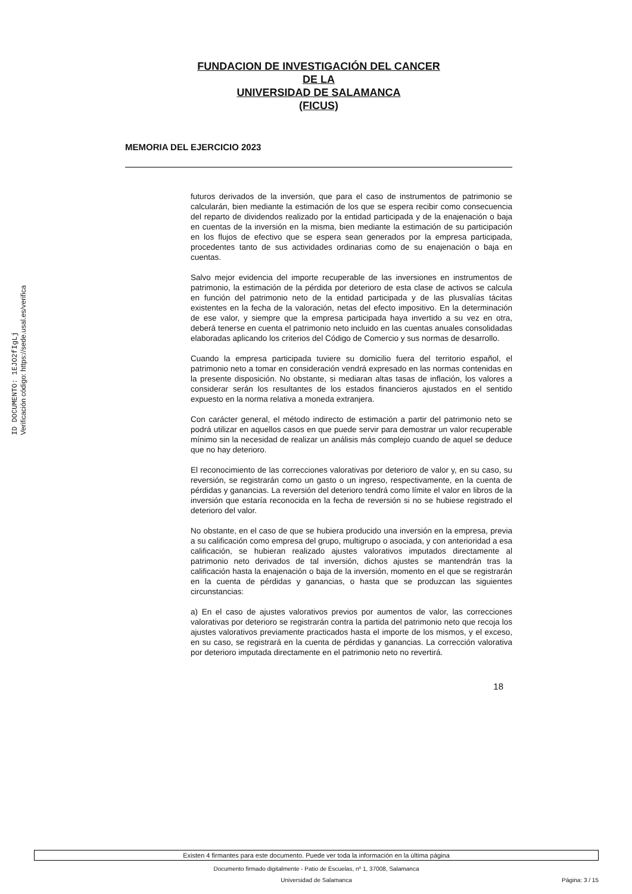ID DOCUMENTO: 1EJO2fIgLj
Verificación código: https://sede.usal.es/verifica
FUNDACION DE INVESTIGACIÓN DEL CANCER
DE LA
UNIVERSIDAD DE SALAMANCA
(FICUS)
MEMORIA DEL EJERCICIO 2023
futuros derivados de la inversión, que para el caso de instrumentos de patrimonio se calcularán, bien mediante la estimación de los que se espera recibir como consecuencia del reparto de dividendos realizado por la entidad participada y de la enajenación o baja en cuentas de la inversión en la misma, bien mediante la estimación de su participación en los flujos de efectivo que se espera sean generados por la empresa participada, procedentes tanto de sus actividades ordinarias como de su enajenación o baja en cuentas.
Salvo mejor evidencia del importe recuperable de las inversiones en instrumentos de patrimonio, la estimación de la pérdida por deterioro de esta clase de activos se calcula en función del patrimonio neto de la entidad participada y de las plusvalías tácitas existentes en la fecha de la valoración, netas del efecto impositivo. En la determinación de ese valor, y siempre que la empresa participada haya invertido a su vez en otra, deberá tenerse en cuenta el patrimonio neto incluido en las cuentas anuales consolidadas elaboradas aplicando los criterios del Código de Comercio y sus normas de desarrollo.
Cuando la empresa participada tuviere su domicilio fuera del territorio español, el patrimonio neto a tomar en consideración vendrá expresado en las normas contenidas en la presente disposición. No obstante, si mediaran altas tasas de inflación, los valores a considerar serán los resultantes de los estados financieros ajustados en el sentido expuesto en la norma relativa a moneda extranjera.
Con carácter general, el método indirecto de estimación a partir del patrimonio neto se podrá utilizar en aquellos casos en que puede servir para demostrar un valor recuperable mínimo sin la necesidad de realizar un análisis más complejo cuando de aquel se deduce que no hay deterioro.
El reconocimiento de las correcciones valorativas por deterioro de valor y, en su caso, su reversión, se registrarán como un gasto o un ingreso, respectivamente, en la cuenta de pérdidas y ganancias. La reversión del deterioro tendrá como límite el valor en libros de la inversión que estaría reconocida en la fecha de reversión si no se hubiese registrado el deterioro del valor.
No obstante, en el caso de que se hubiera producido una inversión en la empresa, previa a su calificación como empresa del grupo, multigrupo o asociada, y con anterioridad a esa calificación, se hubieran realizado ajustes valorativos imputados directamente al patrimonio neto derivados de tal inversión, dichos ajustes se mantendrán tras la calificación hasta la enajenación o baja de la inversión, momento en el que se registrarán en la cuenta de pérdidas y ganancias, o hasta que se produzcan las siguientes circunstancias:
a) En el caso de ajustes valorativos previos por aumentos de valor, las correcciones valorativas por deterioro se registrarán contra la partida del patrimonio neto que recoja los ajustes valorativos previamente practicados hasta el importe de los mismos, y el exceso, en su caso, se registrará en la cuenta de pérdidas y ganancias. La corrección valorativa por deterioro imputada directamente en el patrimonio neto no revertirá.
18
Existen 4 firmantes para este documento. Puede ver toda la información en la última página
Documento firmado digitalmente - Patio de Escuelas, nº 1, 37008, Salamanca
Universidad de Salamanca Página: 3 / 15